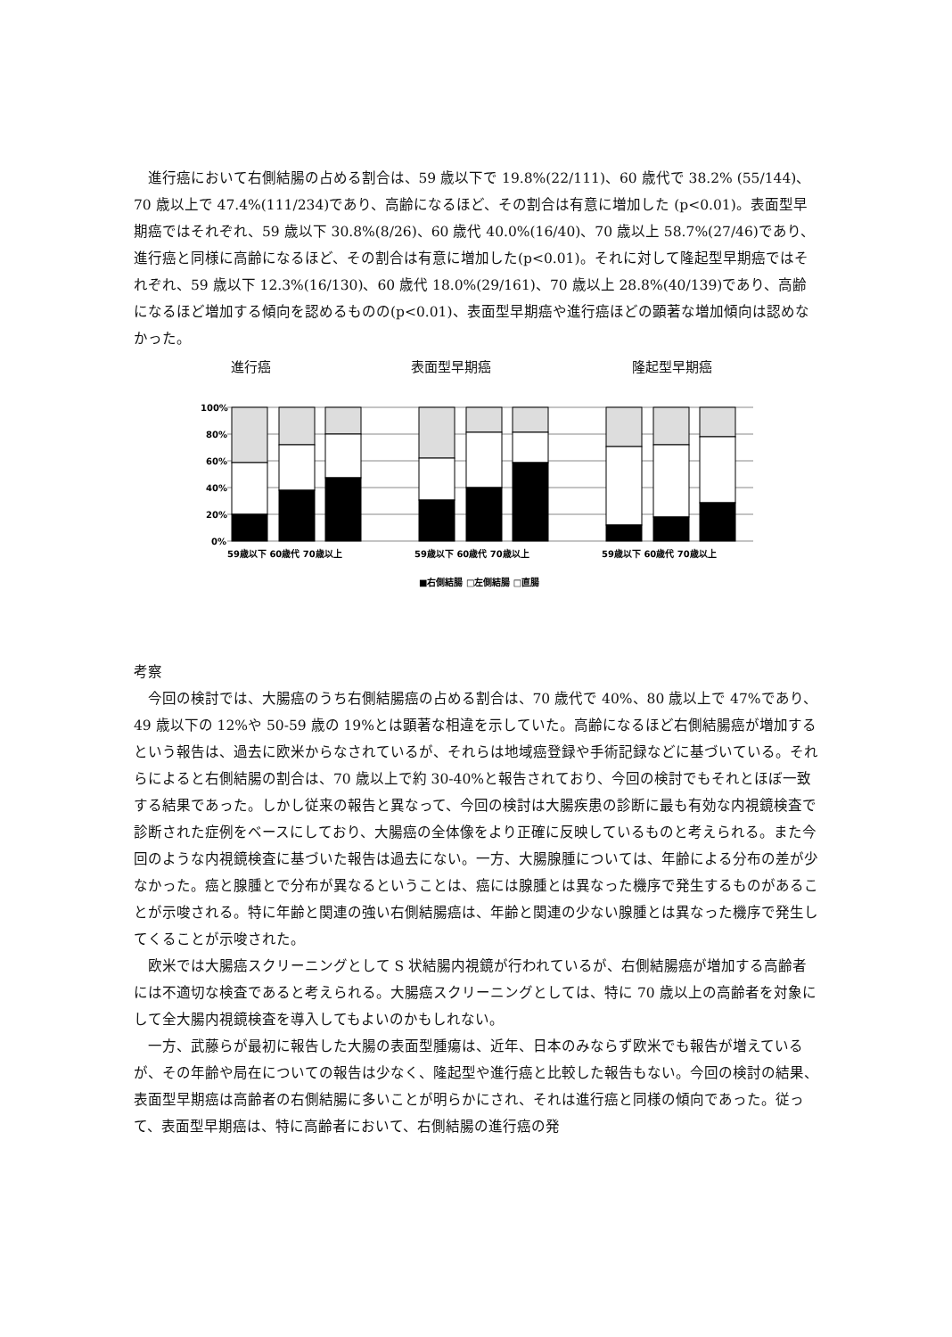進行癌において右側結腸の占める割合は、59 歳以下で 19.8%(22/111)、60 歳代で 38.2% (55/144)、70 歳以上で 47.4%(111/234)であり、高齢になるほど、その割合は有意に増加した (p<0.01)。表面型早期癌ではそれぞれ、59 歳以下 30.8%(8/26)、60 歳代 40.0%(16/40)、70 歳以上 58.7%(27/46)であり、進行癌と同様に高齢になるほど、その割合は有意に増加した(p<0.01)。それに対して隆起型早期癌ではそれぞれ、59 歳以下 12.3%(16/130)、60 歳代 18.0%(29/161)、70 歳以上 28.8%(40/139)であり、高齢になるほど増加する傾向を認めるものの(p<0.01)、表面型早期癌や進行癌ほどの顕著な増加傾向は認めなかった。
進行癌 表面型早期癌 隆起型早期癌
100%
80%
60%
40%
20%
0%
59歳以下 60歳代 70歳以上
59歳以下 60歳代 70歳以上
59歳以下 60歳代 70歳以上
■右側結腸 □左側結腸 □直腸
考察
今回の検討では、大腸癌のうち右側結腸癌の占める割合は、70 歳代で 40%、80 歳以上で 47%であり、49 歳以下の 12%や 50-59 歳の 19%とは顕著な相違を示していた。高齢になるほど右側結腸癌が増加するという報告は、過去に欧米からなされているが、それらは地域癌登録や手術記録などに基づいている。それらによると右側結腸の割合は、70 歳以上で約 30-40%と報告されており、今回の検討でもそれとほぼ一致する結果であった。しかし従来の報告と異なって、今回の検討は大腸疾患の診断に最も有効な内視鏡検査で診断された症例をベースにしており、大腸癌の全体像をより正確に反映しているものと考えられる。また今回のような内視鏡検査に基づいた報告は過去にない。一方、大腸腺腫については、年齢による分布の差が少なかった。癌と腺腫とで分布が異なるということは、癌には腺腫とは異なった機序で発生するものがあることが示唆される。特に年齢と関連の強い右側結腸癌は、年齢と関連の少ない腺腫とは異なった機序で発生してくることが示唆された。
欧米では大腸癌スクリーニングとして S 状結腸内視鏡が行われているが、右側結腸癌が増加する高齢者には不適切な検査であると考えられる。大腸癌スクリーニングとしては、特に 70 歳以上の高齢者を対象にして全大腸内視鏡検査を導入してもよいのかもしれない。
一方、武藤らが最初に報告した大腸の表面型腫瘍は、近年、日本のみならず欧米でも報告が増えているが、その年齢や局在についての報告は少なく、隆起型や進行癌と比較した報告もない。今回の検討の結果、表面型早期癌は高齢者の右側結腸に多いことが明らかにされ、それは進行癌と同様の傾向であった。従って、表面型早期癌は、特に高齢者において、右側結腸の進行癌の発